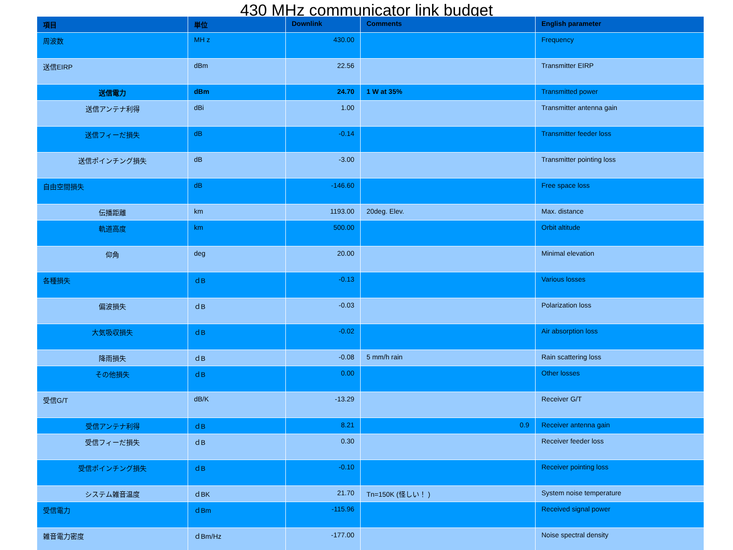430 MHz communicator link budget
| 項目 | 単位 | Downlink | Comments | English parameter |
| --- | --- | --- | --- | --- |
| 周波数 | MH z | 430.00 | | Frequency |
| 送信EIRP | dBm | 22.56 | | Transmitter EIRP |
| 送信電力 | dBm | 24.70 | 1 W at 35% | Transmitted power |
| 送信アンテナ利得 | dBi | 1.00 | | Transmitter antenna gain |
| 送信フィーだ損失 | dB | -0.14 | | Transmitter feeder loss |
| 送信ポインチング損失 | dB | -3.00 | | Transmitter pointing loss |
| 自由空間損失 | dB | -146.60 | | Free space loss |
| 伝播距離 | km | 1193.00 | 20deg. Elev. | Max. distance |
| 軌道高度 | km | 500.00 | | Orbit altitude |
| 仰角 | deg | 20.00 | | Minimal elevation |
| 各種損失 | ｄB | -0.13 | | Various losses |
| 偏波損失 | ｄB | -0.03 | | Polarization loss |
| 大気吸収損失 | ｄB | -0.02 | | Air absorption loss |
| 降雨損失 | ｄB | -0.08 | 5 mm/h rain | Rain scattering loss |
| その他損失 | ｄB | 0.00 | | Other losses |
| 受信G/T | dB/K | -13.29 | | Receiver G/T |
| 受信アンテナ利得 | ｄB | 8.21 | 0.9 | Receiver antenna gain |
| 受信フィーだ損失 | ｄB | 0.30 | | Receiver feeder loss |
| 受信ポインチング損失 | ｄB | -0.10 | | Receiver pointing loss |
| システム雑音温度 | ｄBK | 21.70 | Tn=150K (怪しい！ ) | System noise temperature |
| 受信電力 | ｄBm | -115.96 | | Received signal power |
| 雑音電力密度 | ｄBm/Hz | -177.00 | | Noise spectral density |